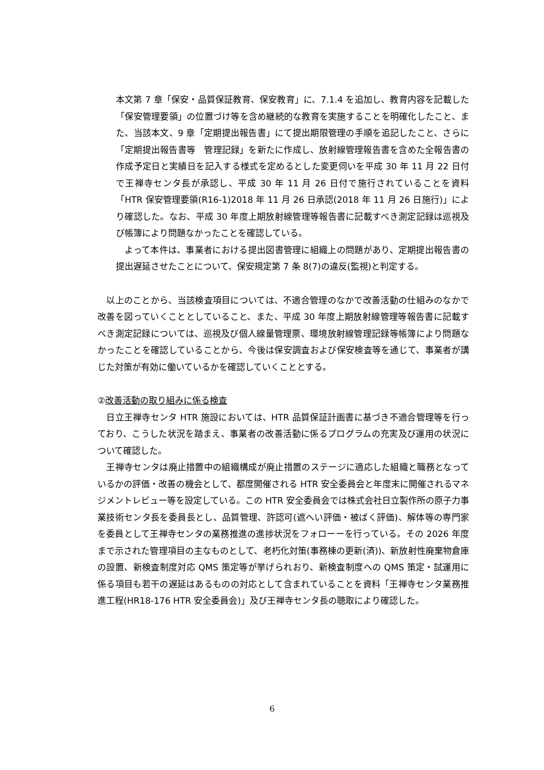本文第 7 章「保安・品質保証教育、保安教育」に、7.1.4 を追加し、教育内容を記載した「保安管理要領」の位置づけ等を含め継続的な教育を実施することを明確化したこと、また、当該本文、9 章「定期提出報告書」にて提出期限管理の手順を追記したこと、さらに「定期提出報告書等　管理記録」を新たに作成し、放射線管理報告書を含めた全報告書の作成予定日と実績日を記入する様式を定めるとした変更伺いを平成 30 年 11 月 22 日付で王禅寺センタ長が承認し、平成 30 年 11 月 26 日付で施行されていることを資料「HTR 保安管理要領(R16-1)2018 年 11 月 26 日承認(2018 年 11 月 26 日施行)」により確認した。なお、平成 30 年度上期放射線管理等報告書に記載すべき測定記録は巡視及び帳簿により問題なかったことを確認している。
　よって本件は、事業者における提出図書管理に組織上の問題があり、定期提出報告書の提出遅延させたことについて、保安規定第 7 条 8(7)の違反(監視)と判定する。
　以上のことから、当該検査項目については、不適合管理のなかで改善活動の仕組みのなかで改善を図っていくこととしていること、また、平成 30 年度上期放射線管理等報告書に記載すべき測定記録については、巡視及び個人線量管理票、環境放射線管理記録等帳簿により問題なかったことを確認していることから、今後は保安調査および保安検査等を通じて、事業者が講じた対策が有効に働いているかを確認していくこととする。
②改善活動の取り組みに係る検査
　日立王禅寺センタ HTR 施設においては、HTR 品質保証計画書に基づき不適合管理等を行っており、こうした状況を踏まえ、事業者の改善活動に係るプログラムの充実及び運用の状況について確認した。
　王禅寺センタは廃止措置中の組織構成が廃止措置のステージに適応した組織と職務となっているかの評価・改善の機会として、都度開催される HTR 安全委員会と年度末に開催されるマネジメントレビュー等を設定している。この HTR 安全委員会では株式会社日立製作所の原子力事業技術センタ長を委員長とし、品質管理、許認可(遮へい評価・被ばく評価)、解体等の専門家を委員として王禅寺センタの業務推進の進捗状況をフォローーを行っている。その 2026 年度まで示された管理項目の主なものとして、老朽化対策(事務棟の更新(済))、新放射性廃棄物倉庫の設置、新検査制度対応 QMS 策定等が挙げられおり、新検査制度への QMS 策定・試運用に係る項目も若干の遅延はあるものの対応として含まれていることを資料「王禅寺センタ業務推進工程(HR18-176 HTR 安全委員会)」及び王禅寺センタ長の聴取により確認した。
6